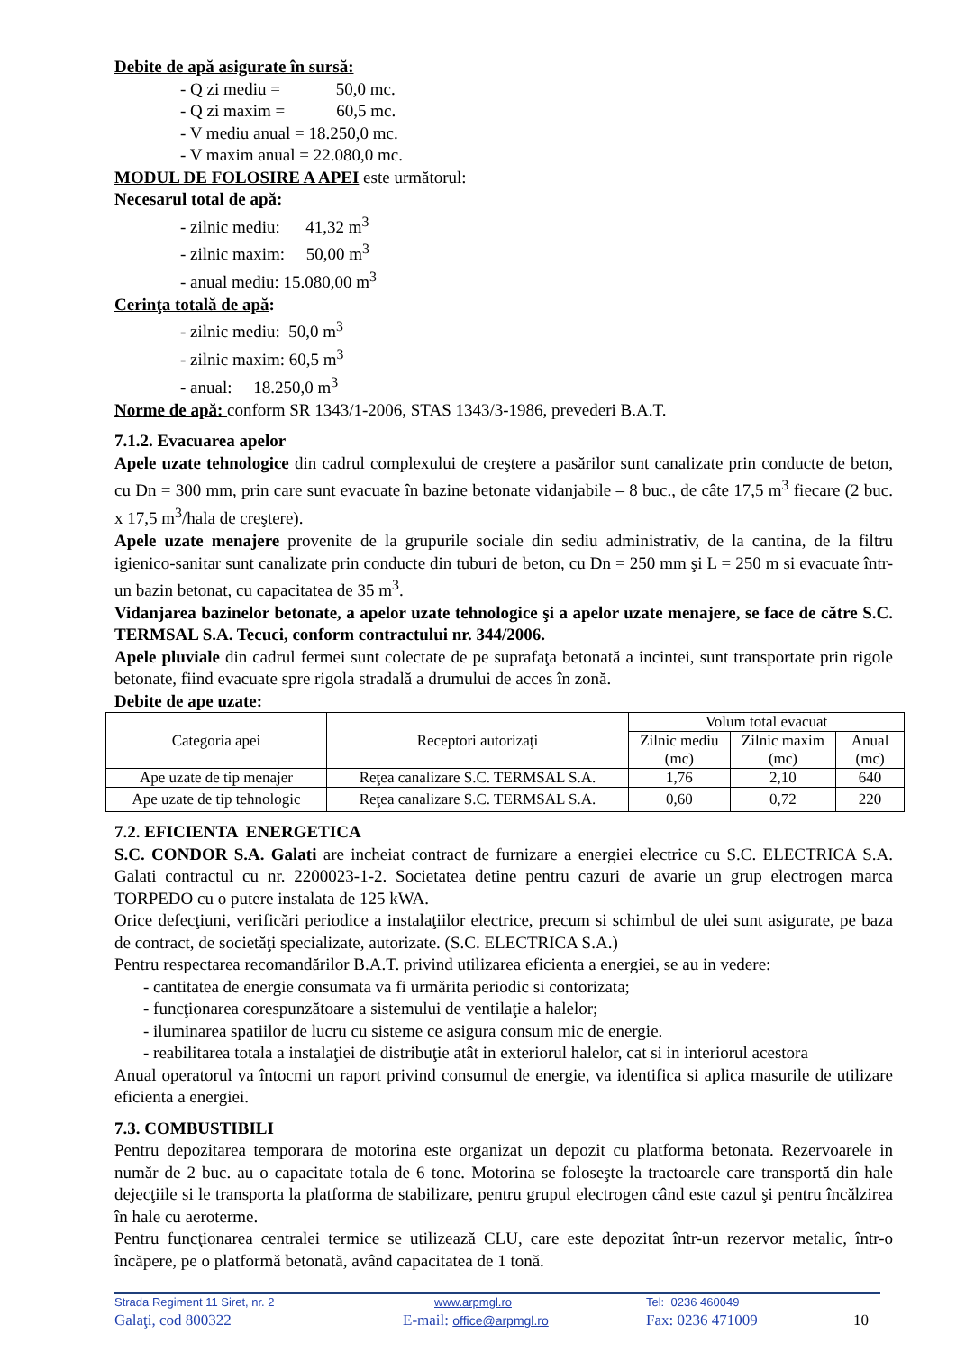Debite de apă asigurate în sursă:
- Q zi mediu = 50,0 mc.
- Q zi maxim = 60,5 mc.
- V mediu anual = 18.250,0 mc.
- V maxim anual = 22.080,0 mc.
MODUL DE FOLOSIRE A APEI este următorul:
Necesarul total de apă:
- zilnic mediu: 41,32 m<sup>3</sup>
- zilnic maxim: 50,00 m<sup>3</sup>
- anual mediu: 15.080,00 m<sup>3</sup>
Cerinţa totală de apă:
- zilnic mediu: 50,0 m<sup>3</sup>
- zilnic maxim: 60,5 m<sup>3</sup>
- anual: 18.250,0 m<sup>3</sup>
Norme de apă: conform SR 1343/1-2006, STAS 1343/3-1986, prevederi B.A.T.
7.1.2. Evacuarea apelor
Apele uzate tehnologice din cadrul complexului de creştere a pasărilor sunt canalizate prin conducte de beton, cu Dn = 300 mm, prin care sunt evacuate în bazine betonate vidanjabile – 8 buc., de câte 17,5 m<sup>3</sup> fiecare (2 buc. x 17,5 m<sup>3</sup>/hala de creştere).
Apele uzate menajere provenite de la grupurile sociale din sediu administrativ, de la cantina, de la filtru igienico-sanitar sunt canalizate prin conducte din tuburi de beton, cu Dn = 250 mm şi L = 250 m si evacuate într-un bazin betonat, cu capacitatea de 35 m<sup>3</sup>.
Vidanjarea bazinelor betonate, a apelor uzate tehnologice şi a apelor uzate menajere, se face de către S.C. TERMSAL S.A. Tecuci, conform contractului nr. 344/2006.
Apele pluviale din cadrul fermei sunt colectate de pe suprafaţa betonată a incintei, sunt transportate prin rigole betonate, fiind evacuate spre rigola stradală a drumului de acces în zonă.
Debite de ape uzate:
| Categoria apei | Receptori autorizaţi | Volum total evacuat | | |
| --- | --- | --- | --- | --- |
| | | Zilnic mediu (mc) | Zilnic maxim (mc) | Anual (mc) |
| Ape uzate de tip menajer | Reţea canalizare S.C. TERMSAL S.A. | 1,76 | 2,10 | 640 |
| Ape uzate de tip tehnologic | Reţea canalizare S.C. TERMSAL S.A. | 0,60 | 0,72 | 220 |
7.2. EFICIENTA ENERGETICA
S.C. CONDOR S.A. Galati are incheiat contract de furnizare a energiei electrice cu S.C. ELECTRICA S.A. Galati contractul cu nr. 2200023-1-2. Societatea detine pentru cazuri de avarie un grup electrogen marca TORPEDO cu o putere instalata de 125 kWA.
Orice defecţiuni, verificări periodice a instalaţiilor electrice, precum si schimbul de ulei sunt asigurate, pe baza de contract, de societăţi specializate, autorizate. (S.C. ELECTRICA S.A.)
Pentru respectarea recomandărilor B.A.T. privind utilizarea eficienta a energiei, se au in vedere:
- cantitatea de energie consumata va fi urmărita periodic si contorizata;
- funcţionarea corespunzătoare a sistemului de ventilaţie a halelor;
- iluminarea spatiilor de lucru cu sisteme ce asigura consum mic de energie.
- reabilitarea totala a instalaţiei de distribuţie atât in exteriorul halelor, cat si in interiorul acestora
Anual operatorul va întocmi un raport privind consumul de energie, va identifica si aplica masurile de utilizare eficienta a energiei.
7.3. COMBUSTIBILI
Pentru depozitarea temporara de motorina este organizat un depozit cu platforma betonata. Rezervoarele in număr de 2 buc. au o capacitate totala de 6 tone. Motorina se foloseşte la tractoarele care transportă din hale dejecţiile si le transporta la platforma de stabilizare, pentru grupul electrogen când este cazul şi pentru încălzirea în hale cu aeroterme.
Pentru funcţionarea centralei termice se utilizează CLU, care este depozitat într-un rezervor metalic, într-o încăpere, pe o platformă betonată, având capacitatea de 1 tonă.
Strada Regiment 11 Siret, nr. 2
www.arpmgl.ro
Tel: 0236 460049
Galaţi, cod 800322
E-mail: office@arpmgl.ro
Fax: 0236 471009
10